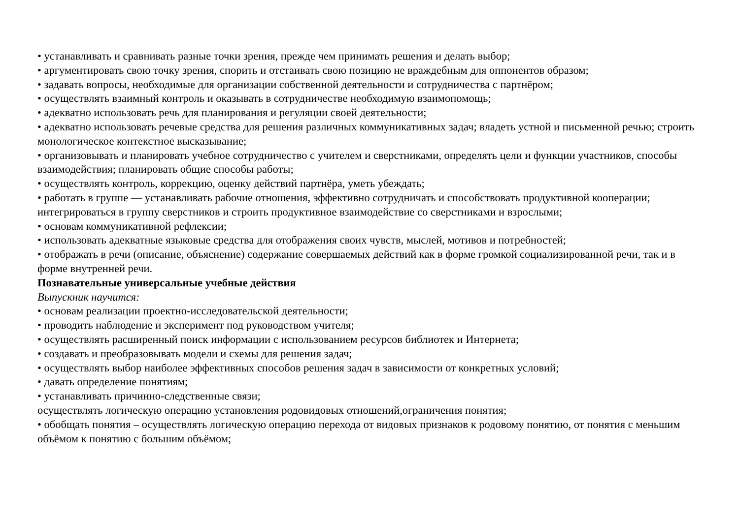• устанавливать и сравнивать разные точки зрения, прежде чем принимать решения и делать выбор;
• аргументировать свою точку зрения, спорить и отстаивать свою позицию не враждебным для оппонентов образом;
• задавать вопросы, необходимые для организации собственной деятельности и сотрудничества с партнёром;
• осуществлять взаимный контроль и оказывать в сотрудничестве необходимую взаимопомощь;
• адекватно использовать речь для планирования и регуляции своей деятельности;
• адекватно использовать речевые средства для решения различных коммуникативных задач; владеть устной и письменной речью; строить монологическое контекстное высказывание;
• организовывать и планировать учебное сотрудничество с учителем и сверстниками, определять цели и функции участников, способы взаимодействия; планировать общие способы работы;
• осуществлять контроль, коррекцию, оценку действий партнёра, уметь убеждать;
• работать в группе — устанавливать рабочие отношения, эффективно сотрудничать и способствовать продуктивной кооперации; интегрироваться в группу сверстников и строить продуктивное взаимодействие со сверстниками и взрослыми;
• основам коммуникативной рефлексии;
• использовать адекватные языковые средства для отображения своих чувств, мыслей, мотивов и потребностей;
• отображать в речи (описание, объяснение) содержание совершаемых действий как в форме громкой социализированной речи, так и в форме внутренней речи.
Познавательные универсальные учебные действия
Выпускник научится:
• основам реализации проектно-исследовательской деятельности;
• проводить наблюдение и эксперимент под руководством учителя;
• осуществлять расширенный поиск информации с использованием ресурсов библиотек и Интернета;
• создавать и преобразовывать модели и схемы для решения задач;
• осуществлять выбор наиболее эффективных способов решения задач в зависимости от конкретных условий;
• давать определение понятиям;
• устанавливать причинно-следственные связи;
осуществлять логическую операцию установления родовидовых отношений,ограничения понятия;
• обобщать понятия – осуществлять логическую операцию перехода от видовых признаков к родовому понятию, от понятия с меньшим объёмом к понятию с большим объёмом;